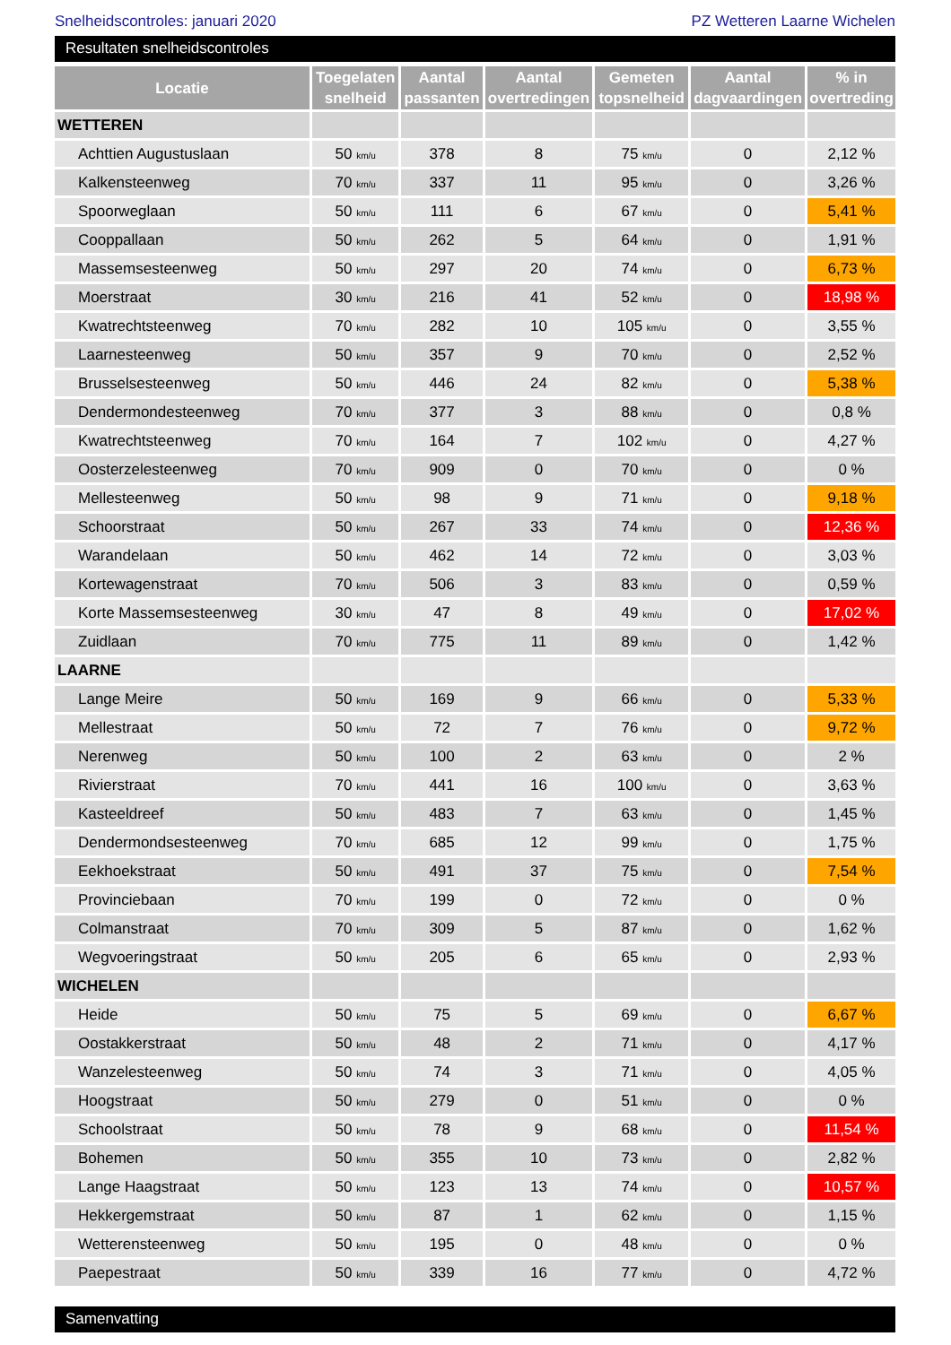Snelheidscontroles: januari 2020 PZ Wetteren Laarne Wichelen
Resultaten snelheidscontroles
| Locatie | Toegelaten snelheid | Aantal passanten | Aantal overtredingen | Gemeten topsnelheid | Aantal dagvaardingen | % in overtreding |
| --- | --- | --- | --- | --- | --- | --- |
| WETTEREN | | | | | | |
| Achttien Augustuslaan | 50 km/u | 378 | 8 | 75 km/u | 0 | 2,12 % |
| Kalkensteenweg | 70 km/u | 337 | 11 | 95 km/u | 0 | 3,26 % |
| Spoorweglaan | 50 km/u | 111 | 6 | 67 km/u | 0 | 5,41 % |
| Cooppallaan | 50 km/u | 262 | 5 | 64 km/u | 0 | 1,91 % |
| Massemsesteenweg | 50 km/u | 297 | 20 | 74 km/u | 0 | 6,73 % |
| Moerstraat | 30 km/u | 216 | 41 | 52 km/u | 0 | 18,98 % |
| Kwatrechtsteenweg | 70 km/u | 282 | 10 | 105 km/u | 0 | 3,55 % |
| Laarnesteenweg | 50 km/u | 357 | 9 | 70 km/u | 0 | 2,52 % |
| Brusselsesteenweg | 50 km/u | 446 | 24 | 82 km/u | 0 | 5,38 % |
| Dendermondesteenweg | 70 km/u | 377 | 3 | 88 km/u | 0 | 0,8 % |
| Kwatrechtsteenweg | 70 km/u | 164 | 7 | 102 km/u | 0 | 4,27 % |
| Oosterzelesteenweg | 70 km/u | 909 | 0 | 70 km/u | 0 | 0 % |
| Mellesteenweg | 50 km/u | 98 | 9 | 71 km/u | 0 | 9,18 % |
| Schoorstraat | 50 km/u | 267 | 33 | 74 km/u | 0 | 12,36 % |
| Warandelaan | 50 km/u | 462 | 14 | 72 km/u | 0 | 3,03 % |
| Kortewagenstraat | 70 km/u | 506 | 3 | 83 km/u | 0 | 0,59 % |
| Korte Massemsesteenweg | 30 km/u | 47 | 8 | 49 km/u | 0 | 17,02 % |
| Zuidlaan | 70 km/u | 775 | 11 | 89 km/u | 0 | 1,42 % |
| LAARNE | | | | | | |
| Lange Meire | 50 km/u | 169 | 9 | 66 km/u | 0 | 5,33 % |
| Mellestraat | 50 km/u | 72 | 7 | 76 km/u | 0 | 9,72 % |
| Nerenweg | 50 km/u | 100 | 2 | 63 km/u | 0 | 2 % |
| Rivierstraat | 70 km/u | 441 | 16 | 100 km/u | 0 | 3,63 % |
| Kasteeldreef | 50 km/u | 483 | 7 | 63 km/u | 0 | 1,45 % |
| Dendermondsesteenweg | 70 km/u | 685 | 12 | 99 km/u | 0 | 1,75 % |
| Eekhoekstraat | 50 km/u | 491 | 37 | 75 km/u | 0 | 7,54 % |
| Provinciebaan | 70 km/u | 199 | 0 | 72 km/u | 0 | 0 % |
| Colmanstraat | 70 km/u | 309 | 5 | 87 km/u | 0 | 1,62 % |
| Wegvoeringstraat | 50 km/u | 205 | 6 | 65 km/u | 0 | 2,93 % |
| WICHELEN | | | | | | |
| Heide | 50 km/u | 75 | 5 | 69 km/u | 0 | 6,67 % |
| Oostakkerstraat | 50 km/u | 48 | 2 | 71 km/u | 0 | 4,17 % |
| Wanzelesteenweg | 50 km/u | 74 | 3 | 71 km/u | 0 | 4,05 % |
| Hoogstraat | 50 km/u | 279 | 0 | 51 km/u | 0 | 0 % |
| Schoolstraat | 50 km/u | 78 | 9 | 68 km/u | 0 | 11,54 % |
| Bohemen | 50 km/u | 355 | 10 | 73 km/u | 0 | 2,82 % |
| Lange Haagstraat | 50 km/u | 123 | 13 | 74 km/u | 0 | 10,57 % |
| Hekkergemstraat | 50 km/u | 87 | 1 | 62 km/u | 0 | 1,15 % |
| Wetterensteenweg | 50 km/u | 195 | 0 | 48 km/u | 0 | 0 % |
| Paepestraat | 50 km/u | 339 | 16 | 77 km/u | 0 | 4,72 % |
Samenvatting